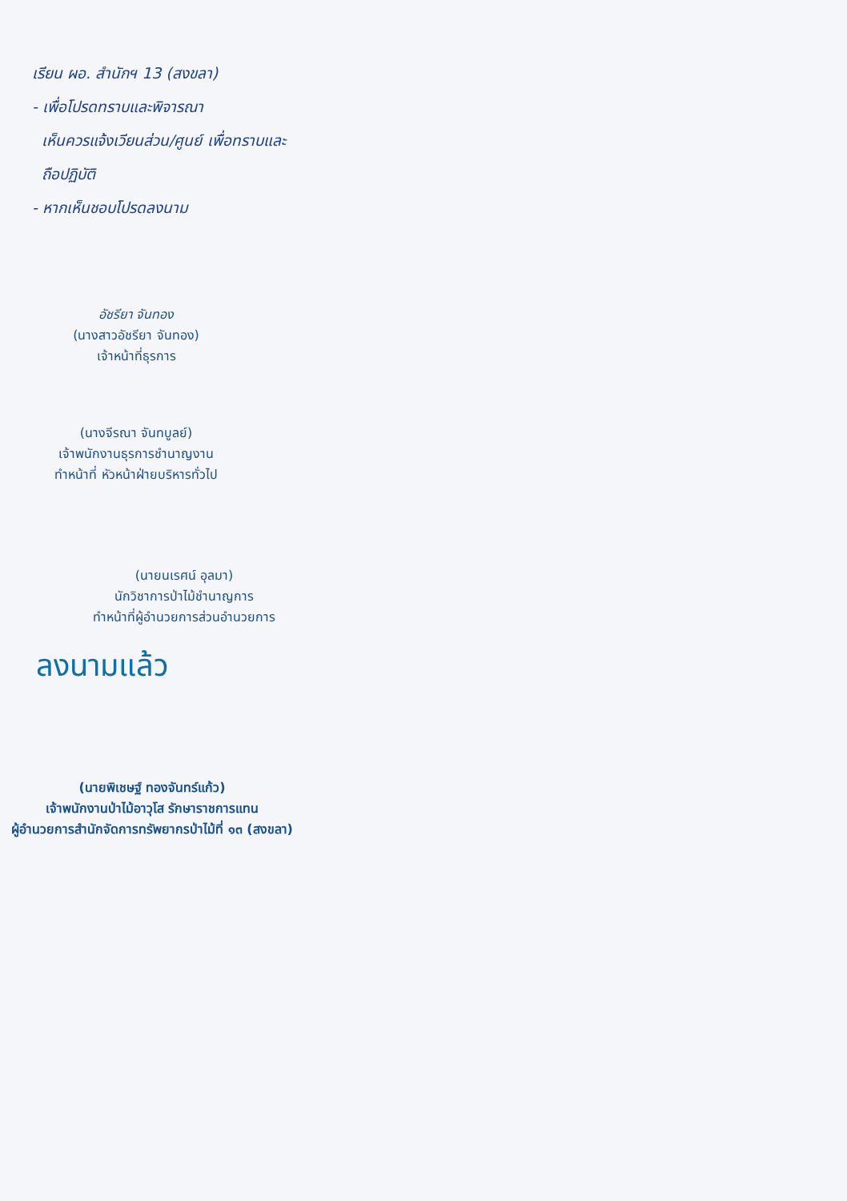เรียน ผอ. สำนักฯ 13 (สงขลา)
- เพื่อโปรดทราบและพิจารณา
เห็นควรแจ้งเวียนส่วน/ศูนย์ เพื่อทราบและ
ถือปฏิบัติ
- หากเห็นชอบโปรดลงนาม
อัชรียา จันทอง
(นางสาวอัชรียา จันทอง)
เจ้าหน้าที่ธุรการ
(นางจีรณา จันทบูลย์)
เจ้าพนักงานธุรการชำนาญงาน
ทำหน้าที่ หัวหน้าฝ่ายบริหารทั่วไป
(นายนเรศน์ อุลมา)
นักวิชาการป่าไม้ชำนาญการ
ทำหน้าที่ผู้อำนวยการส่วนอำนวยการ
ลงนามแล้ว
(นายพิเชษฐ์ ทองจันทร์แก้ว)
เจ้าพนักงานป่าไม้อาวุโส รักษาราชการแทน
ผู้อำนวยการสำนักจัดการทรัพยากรป่าไม้ที่ ๑๓ (สงขลา)